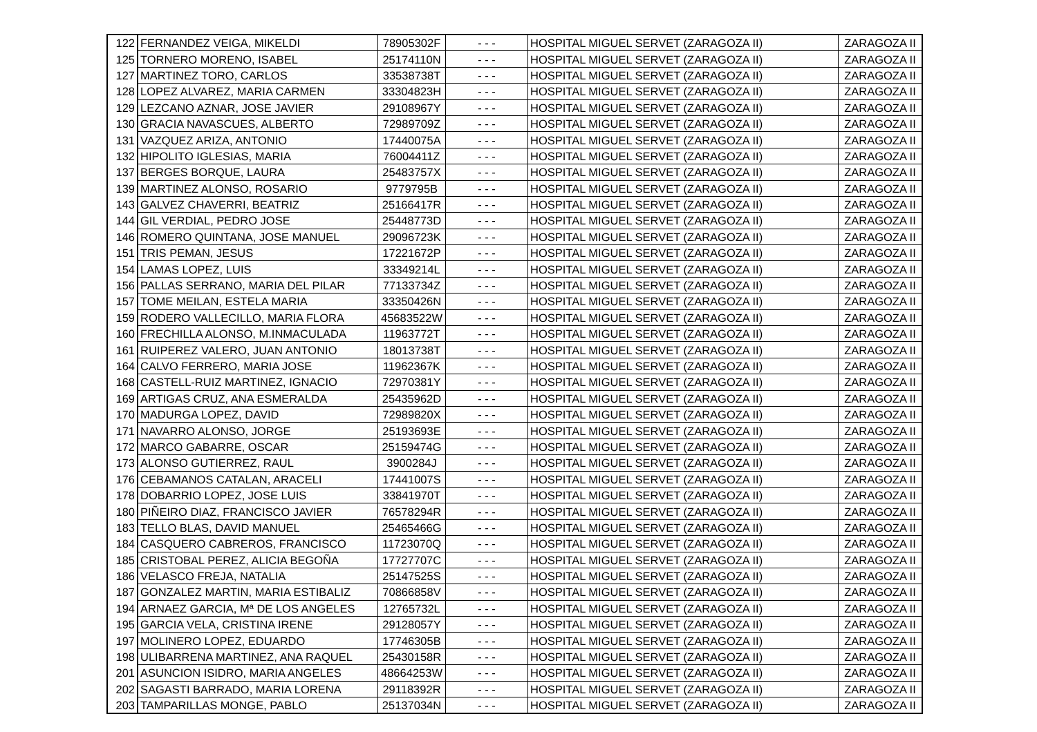| 122 | FERNANDEZ VEIGA, MIKELDI | 78905302F | - - - | HOSPITAL MIGUEL SERVET (ZARAGOZA II) | ZARAGOZA II |
| 125 | TORNERO MORENO, ISABEL | 25174110N | - - - | HOSPITAL MIGUEL SERVET (ZARAGOZA II) | ZARAGOZA II |
| 127 | MARTINEZ TORO, CARLOS | 33538738T | - - - | HOSPITAL MIGUEL SERVET (ZARAGOZA II) | ZARAGOZA II |
| 128 | LOPEZ ALVAREZ, MARIA CARMEN | 33304823H | - - - | HOSPITAL MIGUEL SERVET (ZARAGOZA II) | ZARAGOZA II |
| 129 | LEZCANO AZNAR, JOSE JAVIER | 29108967Y | - - - | HOSPITAL MIGUEL SERVET (ZARAGOZA II) | ZARAGOZA II |
| 130 | GRACIA NAVASCUES, ALBERTO | 72989709Z | - - - | HOSPITAL MIGUEL SERVET (ZARAGOZA II) | ZARAGOZA II |
| 131 | VAZQUEZ ARIZA, ANTONIO | 17440075A | - - - | HOSPITAL MIGUEL SERVET (ZARAGOZA II) | ZARAGOZA II |
| 132 | HIPOLITO IGLESIAS, MARIA | 76004411Z | - - - | HOSPITAL MIGUEL SERVET (ZARAGOZA II) | ZARAGOZA II |
| 137 | BERGES BORQUE, LAURA | 25483757X | - - - | HOSPITAL MIGUEL SERVET (ZARAGOZA II) | ZARAGOZA II |
| 139 | MARTINEZ ALONSO, ROSARIO | 9779795B | - - - | HOSPITAL MIGUEL SERVET (ZARAGOZA II) | ZARAGOZA II |
| 143 | GALVEZ CHAVERRI, BEATRIZ | 25166417R | - - - | HOSPITAL MIGUEL SERVET (ZARAGOZA II) | ZARAGOZA II |
| 144 | GIL VERDIAL, PEDRO JOSE | 25448773D | - - - | HOSPITAL MIGUEL SERVET (ZARAGOZA II) | ZARAGOZA II |
| 146 | ROMERO QUINTANA, JOSE MANUEL | 29096723K | - - - | HOSPITAL MIGUEL SERVET (ZARAGOZA II) | ZARAGOZA II |
| 151 | TRIS PEMAN, JESUS | 17221672P | - - - | HOSPITAL MIGUEL SERVET (ZARAGOZA II) | ZARAGOZA II |
| 154 | LAMAS LOPEZ, LUIS | 33349214L | - - - | HOSPITAL MIGUEL SERVET (ZARAGOZA II) | ZARAGOZA II |
| 156 | PALLAS SERRANO, MARIA DEL PILAR | 77133734Z | - - - | HOSPITAL MIGUEL SERVET (ZARAGOZA II) | ZARAGOZA II |
| 157 | TOME MEILAN, ESTELA MARIA | 33350426N | - - - | HOSPITAL MIGUEL SERVET (ZARAGOZA II) | ZARAGOZA II |
| 159 | RODERO VALLECILLO, MARIA FLORA | 45683522W | - - - | HOSPITAL MIGUEL SERVET (ZARAGOZA II) | ZARAGOZA II |
| 160 | FRECHILLA ALONSO, M.INMACULADA | 11963772T | - - - | HOSPITAL MIGUEL SERVET (ZARAGOZA II) | ZARAGOZA II |
| 161 | RUIPEREZ VALERO, JUAN ANTONIO | 18013738T | - - - | HOSPITAL MIGUEL SERVET (ZARAGOZA II) | ZARAGOZA II |
| 164 | CALVO FERRERO, MARIA JOSE | 11962367K | - - - | HOSPITAL MIGUEL SERVET (ZARAGOZA II) | ZARAGOZA II |
| 168 | CASTELL-RUIZ MARTINEZ, IGNACIO | 72970381Y | - - - | HOSPITAL MIGUEL SERVET (ZARAGOZA II) | ZARAGOZA II |
| 169 | ARTIGAS CRUZ, ANA ESMERALDA | 25435962D | - - - | HOSPITAL MIGUEL SERVET (ZARAGOZA II) | ZARAGOZA II |
| 170 | MADURGA LOPEZ, DAVID | 72989820X | - - - | HOSPITAL MIGUEL SERVET (ZARAGOZA II) | ZARAGOZA II |
| 171 | NAVARRO ALONSO, JORGE | 25193693E | - - - | HOSPITAL MIGUEL SERVET (ZARAGOZA II) | ZARAGOZA II |
| 172 | MARCO GABARRE, OSCAR | 25159474G | - - - | HOSPITAL MIGUEL SERVET (ZARAGOZA II) | ZARAGOZA II |
| 173 | ALONSO GUTIERREZ, RAUL | 3900284J | - - - | HOSPITAL MIGUEL SERVET (ZARAGOZA II) | ZARAGOZA II |
| 176 | CEBAMANOS CATALAN, ARACELI | 17441007S | - - - | HOSPITAL MIGUEL SERVET (ZARAGOZA II) | ZARAGOZA II |
| 178 | DOBARRIO LOPEZ, JOSE LUIS | 33841970T | - - - | HOSPITAL MIGUEL SERVET (ZARAGOZA II) | ZARAGOZA II |
| 180 | PIÑEIRO DIAZ, FRANCISCO JAVIER | 76578294R | - - - | HOSPITAL MIGUEL SERVET (ZARAGOZA II) | ZARAGOZA II |
| 183 | TELLO BLAS, DAVID MANUEL | 25465466G | - - - | HOSPITAL MIGUEL SERVET (ZARAGOZA II) | ZARAGOZA II |
| 184 | CASQUERO CABREROS, FRANCISCO | 11723070Q | - - - | HOSPITAL MIGUEL SERVET (ZARAGOZA II) | ZARAGOZA II |
| 185 | CRISTOBAL PEREZ, ALICIA BEGOÑA | 17727707C | - - - | HOSPITAL MIGUEL SERVET (ZARAGOZA II) | ZARAGOZA II |
| 186 | VELASCO FREJA, NATALIA | 25147525S | - - - | HOSPITAL MIGUEL SERVET (ZARAGOZA II) | ZARAGOZA II |
| 187 | GONZALEZ MARTIN, MARIA ESTIBALIZ | 70866858V | - - - | HOSPITAL MIGUEL SERVET (ZARAGOZA II) | ZARAGOZA II |
| 194 | ARNAEZ GARCIA, Mª DE LOS ANGELES | 12765732L | - - - | HOSPITAL MIGUEL SERVET (ZARAGOZA II) | ZARAGOZA II |
| 195 | GARCIA VELA, CRISTINA IRENE | 29128057Y | - - - | HOSPITAL MIGUEL SERVET (ZARAGOZA II) | ZARAGOZA II |
| 197 | MOLINERO LOPEZ, EDUARDO | 17746305B | - - - | HOSPITAL MIGUEL SERVET (ZARAGOZA II) | ZARAGOZA II |
| 198 | ULIBARRENA MARTINEZ, ANA RAQUEL | 25430158R | - - - | HOSPITAL MIGUEL SERVET (ZARAGOZA II) | ZARAGOZA II |
| 201 | ASUNCION ISIDRO, MARIA ANGELES | 48664253W | - - - | HOSPITAL MIGUEL SERVET (ZARAGOZA II) | ZARAGOZA II |
| 202 | SAGASTI BARRADO, MARIA LORENA | 29118392R | - - - | HOSPITAL MIGUEL SERVET (ZARAGOZA II) | ZARAGOZA II |
| 203 | TAMPARILLAS MONGE, PABLO | 25137034N | - - - | HOSPITAL MIGUEL SERVET (ZARAGOZA II) | ZARAGOZA II |